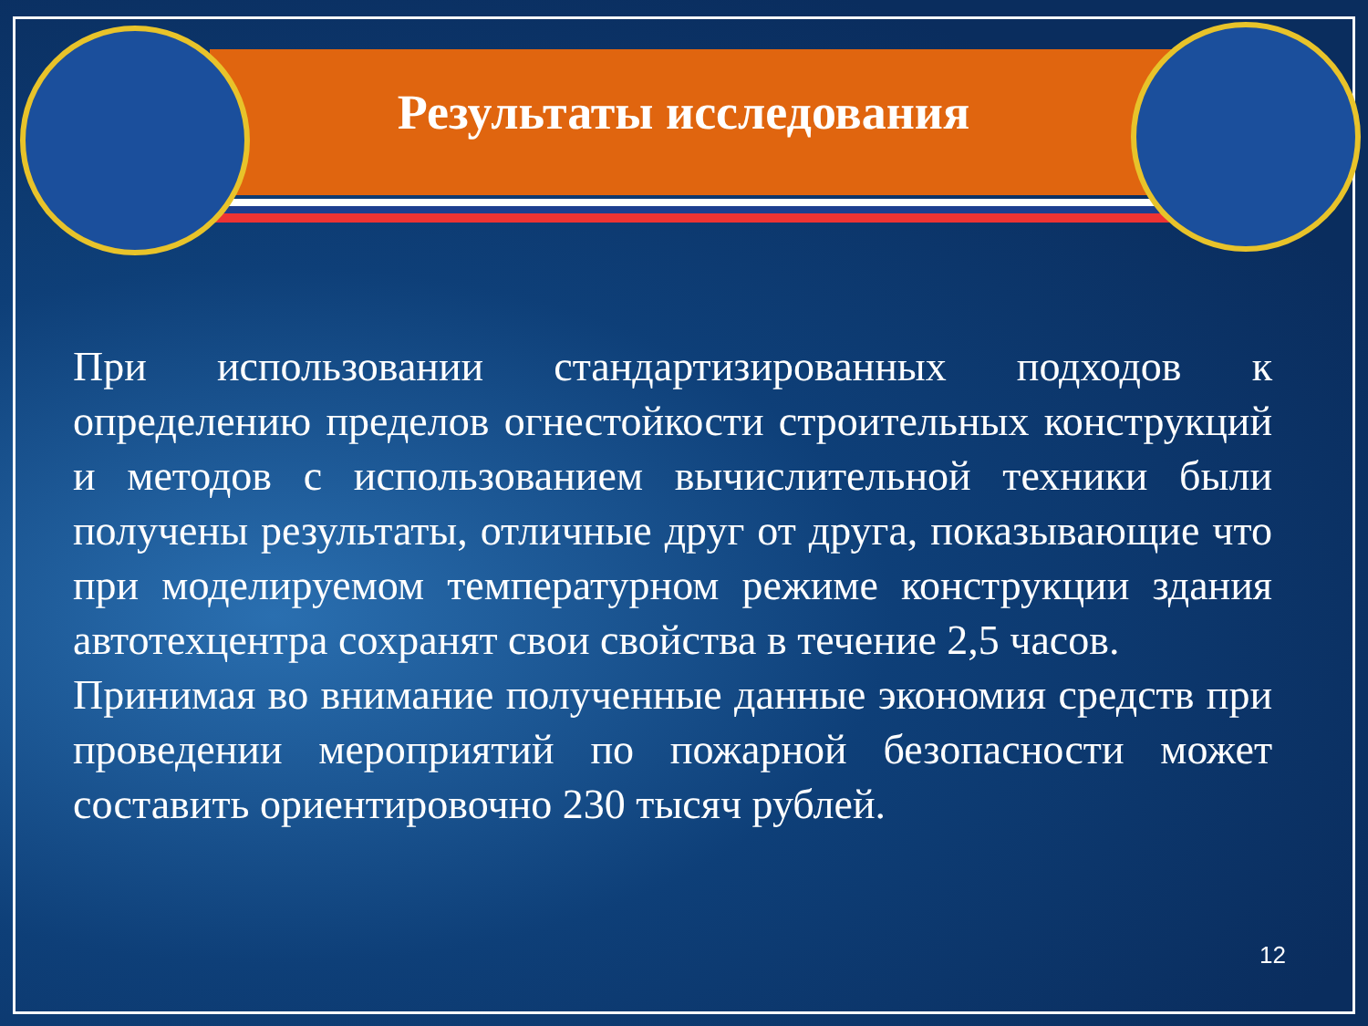Результаты исследования
При использовании стандартизированных подходов к определению пределов огнестойкости строительных конструкций и методов с использованием вычислительной техники были получены результаты, отличные друг от друга, показывающие что при моделируемом температурном режиме конструкции здания автотехцентра сохранят свои свойства в течение 2,5 часов.
Принимая во внимание полученные данные экономия средств при проведении мероприятий по пожарной безопасности может составить ориентировочно 230 тысяч рублей.
12